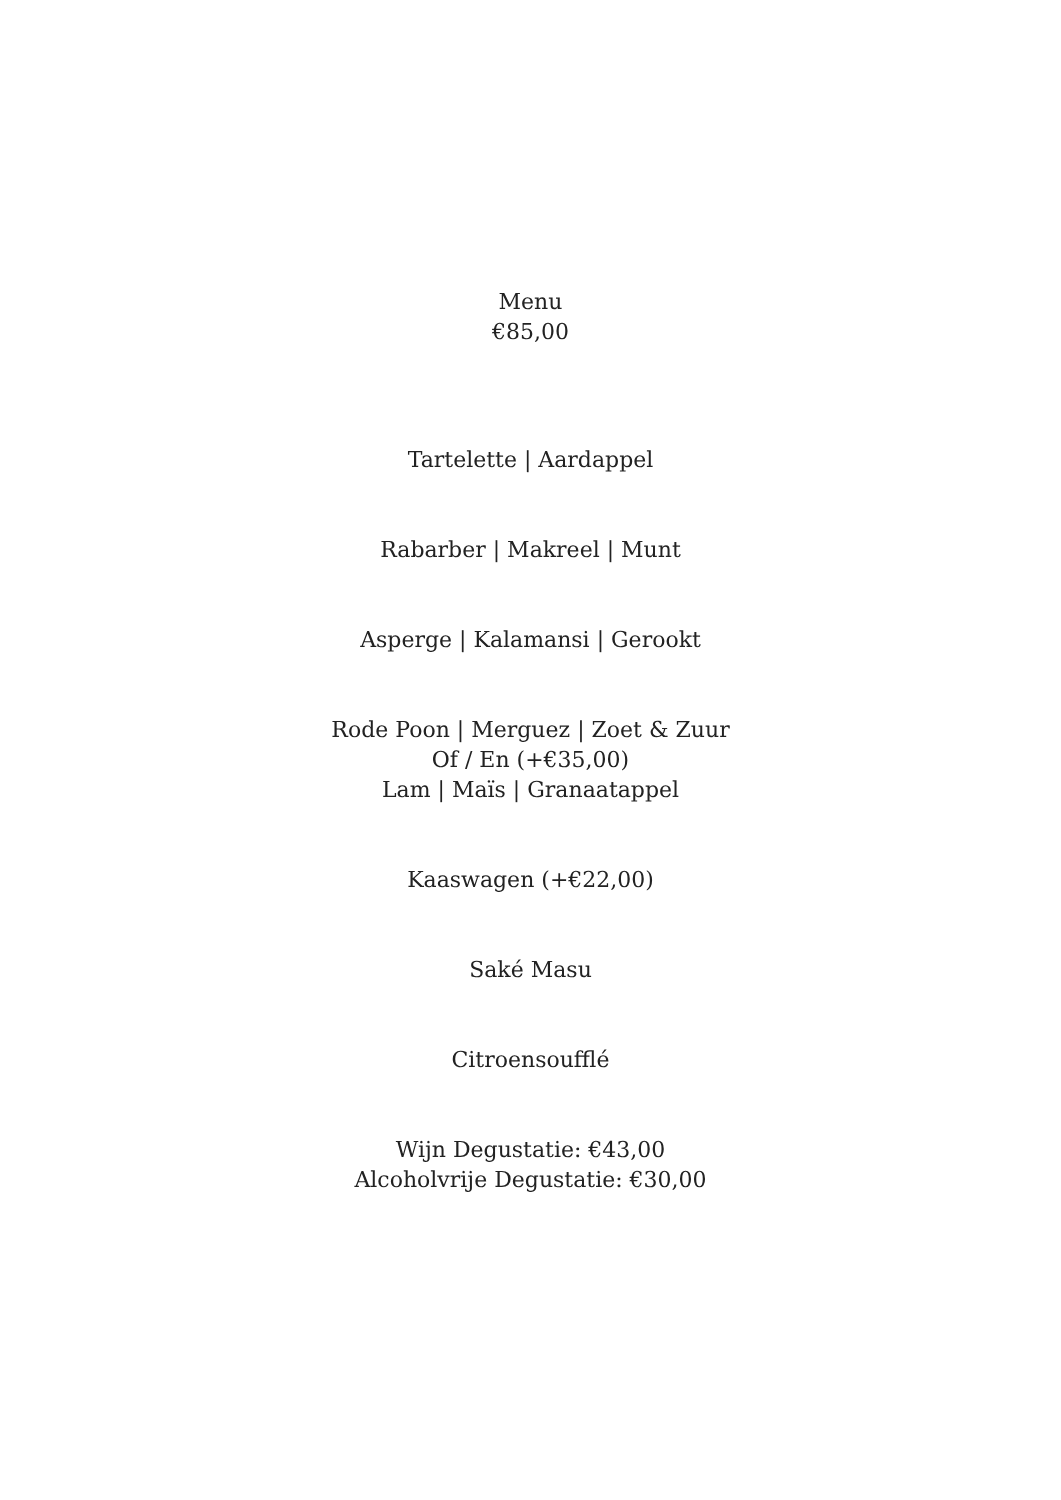Menu
€85,00
Tartelette | Aardappel
Rabarber | Makreel | Munt
Asperge | Kalamansi | Gerookt
Rode Poon | Merguez | Zoet & Zuur
Of / En (+€35,00)
Lam | Maïs | Granaatappel
Kaaswagen (+€22,00)
Saké Masu
Citroensoufflé
Wijn Degustatie: €43,00
Alcoholvrije Degustatie: €30,00